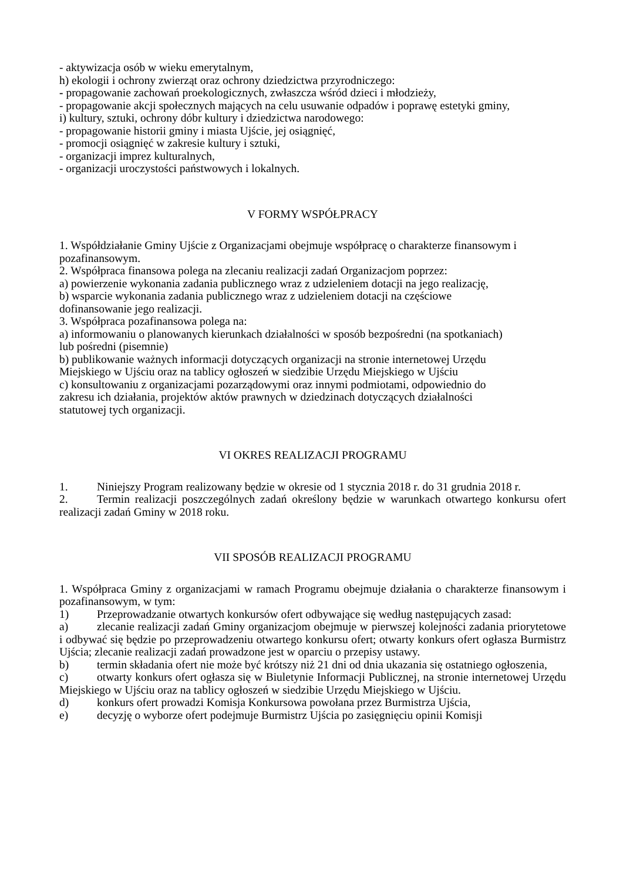- aktywizacja osób w wieku emerytalnym,
h) ekologii i ochrony zwierząt oraz ochrony dziedzictwa przyrodniczego:
- propagowanie zachowań proekologicznych, zwłaszcza wśród dzieci i młodzieży,
- propagowanie akcji społecznych mających na celu usuwanie odpadów i poprawę estetyki gminy,
i) kultury, sztuki, ochrony dóbr kultury i dziedzictwa narodowego:
- propagowanie historii gminy i miasta Ujście, jej osiągnięć,
- promocji osiągnięć w zakresie kultury i sztuki,
- organizacji imprez kulturalnych,
- organizacji uroczystości państwowych i lokalnych.
V FORMY WSPÓŁPRACY
1. Współdziałanie Gminy Ujście z Organizacjami obejmuje współpracę o charakterze finansowym i pozafinansowym.
2. Współpraca finansowa polega na zlecaniu realizacji zadań Organizacjom poprzez:
a) powierzenie wykonania zadania publicznego wraz z udzieleniem dotacji na jego realizację,
b) wsparcie wykonania zadania publicznego wraz z udzieleniem dotacji na częściowe
dofinansowanie jego realizacji.
3. Współpraca pozafinansowa polega na:
a) informowaniu o planowanych kierunkach działalności w sposób bezpośredni (na spotkaniach)
lub pośredni (pisemnie)
b) publikowanie ważnych informacji dotyczących organizacji na stronie internetowej Urzędu
Miejskiego w Ujściu oraz na tablicy ogłoszeń w siedzibie Urzędu Miejskiego w Ujściu
c) konsultowaniu z organizacjami pozarządowymi oraz innymi podmiotami, odpowiednio do
zakresu ich działania, projektów aktów prawnych w dziedzinach dotyczących działalności
statutowej tych organizacji.
VI OKRES REALIZACJI PROGRAMU
1. Niniejszy Program realizowany będzie w okresie od 1 stycznia 2018 r. do 31 grudnia 2018 r.
2. Termin realizacji poszczególnych zadań określony będzie w warunkach otwartego konkursu ofert realizacji zadań Gminy w 2018 roku.
VII SPOSÓB REALIZACJI PROGRAMU
1. Współpraca Gminy z organizacjami w ramach Programu obejmuje działania o charakterze finansowym i pozafinansowym, w tym:
1) Przeprowadzanie otwartych konkursów ofert odbywające się według następujących zasad:
a) zlecanie realizacji zadań Gminy organizacjom obejmuje w pierwszej kolejności zadania priorytetowe i odbywać się będzie po przeprowadzeniu otwartego konkursu ofert; otwarty konkurs ofert ogłasza Burmistrz Ujścia; zlecanie realizacji zadań prowadzone jest w oparciu o przepisy ustawy.
b) termin składania ofert nie może być krótszy niż 21 dni od dnia ukazania się ostatniego ogłoszenia,
c) otwarty konkurs ofert ogłasza się w Biuletynie Informacji Publicznej, na stronie internetowej Urzędu Miejskiego w Ujściu oraz na tablicy ogłoszeń w siedzibie Urzędu Miejskiego w Ujściu.
d) konkurs ofert prowadzi Komisja Konkursowa powołana przez Burmistrza Ujścia,
e) decyzję o wyborze ofert podejmuje Burmistrz Ujścia po zasięgnięciu opinii Komisji